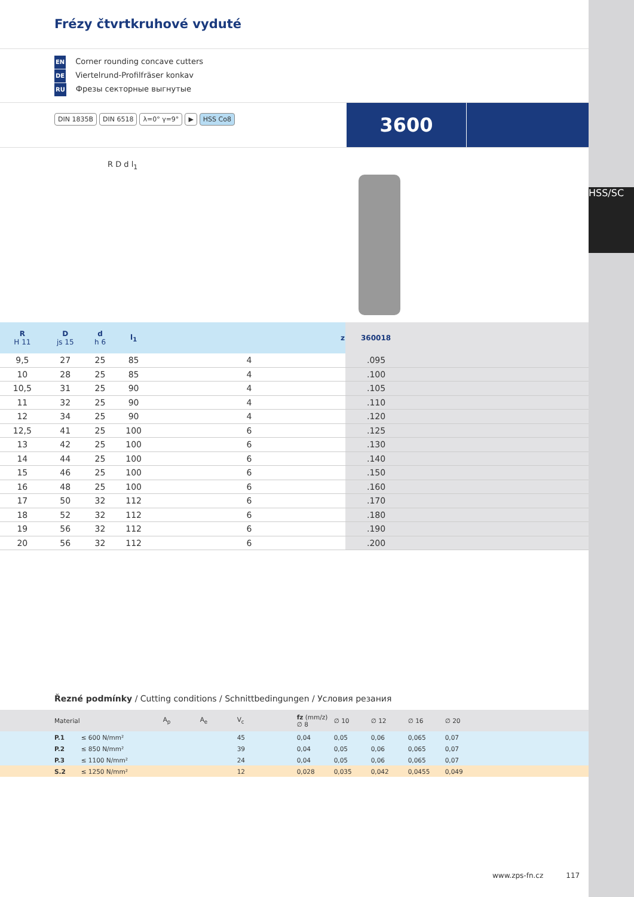HSS/SC
Frézy čtvrtkruhové vyduté
EN Corner rounding concave cutters
DE Viertelrund-Profilfräser konkav
RU Фрезы секторные выгнутые
DIN 1835B DIN 6518 λ=0° γ=9° ▶ HSS Co8
3600
R D d l<sub>1</sub>
| R H 11 | D js 15 | d h 6 | l<sub>1</sub> | z | 360018 |
| --- | --- | --- | --- | --- | --- |
| 9,5 | 27 | 25 | 85 | 4 | .095 |
| 10 | 28 | 25 | 85 | 4 | .100 |
| 10,5 | 31 | 25 | 90 | 4 | .105 |
| 11 | 32 | 25 | 90 | 4 | .110 |
| 12 | 34 | 25 | 90 | 4 | .120 |
| 12,5 | 41 | 25 | 100 | 6 | .125 |
| 13 | 42 | 25 | 100 | 6 | .130 |
| 14 | 44 | 25 | 100 | 6 | .140 |
| 15 | 46 | 25 | 100 | 6 | .150 |
| 16 | 48 | 25 | 100 | 6 | .160 |
| 17 | 50 | 32 | 112 | 6 | .170 |
| 18 | 52 | 32 | 112 | 6 | .180 |
| 19 | 56 | 32 | 112 | 6 | .190 |
| 20 | 56 | 32 | 112 | 6 | .200 |
Řezné podmínky / Cutting conditions / Schnittbedingungen / Условия резания
| Material | | A<sub>p</sub> | A<sub>e</sub> | V<sub>c</sub> | fz (mm/z) ∅ 8 | ∅ 10 | ∅ 12 | ∅ 16 | ∅ 20 |
| --- | --- | --- | --- | --- | --- | --- | --- | --- | --- |
| P.1 | ≤ 600 N/mm² | | | 45 | 0,04 | 0,05 | 0,06 | 0,065 | 0,07 |
| P.2 | ≤ 850 N/mm² | | | 39 | 0,04 | 0,05 | 0,06 | 0,065 | 0,07 |
| P.3 | ≤ 1100 N/mm² | | | 24 | 0,04 | 0,05 | 0,06 | 0,065 | 0,07 |
| S.2 | ≤ 1250 N/mm² | | | 12 | 0,028 | 0,035 | 0,042 | 0,0455 | 0,049 |
www.zps-fn.cz 117